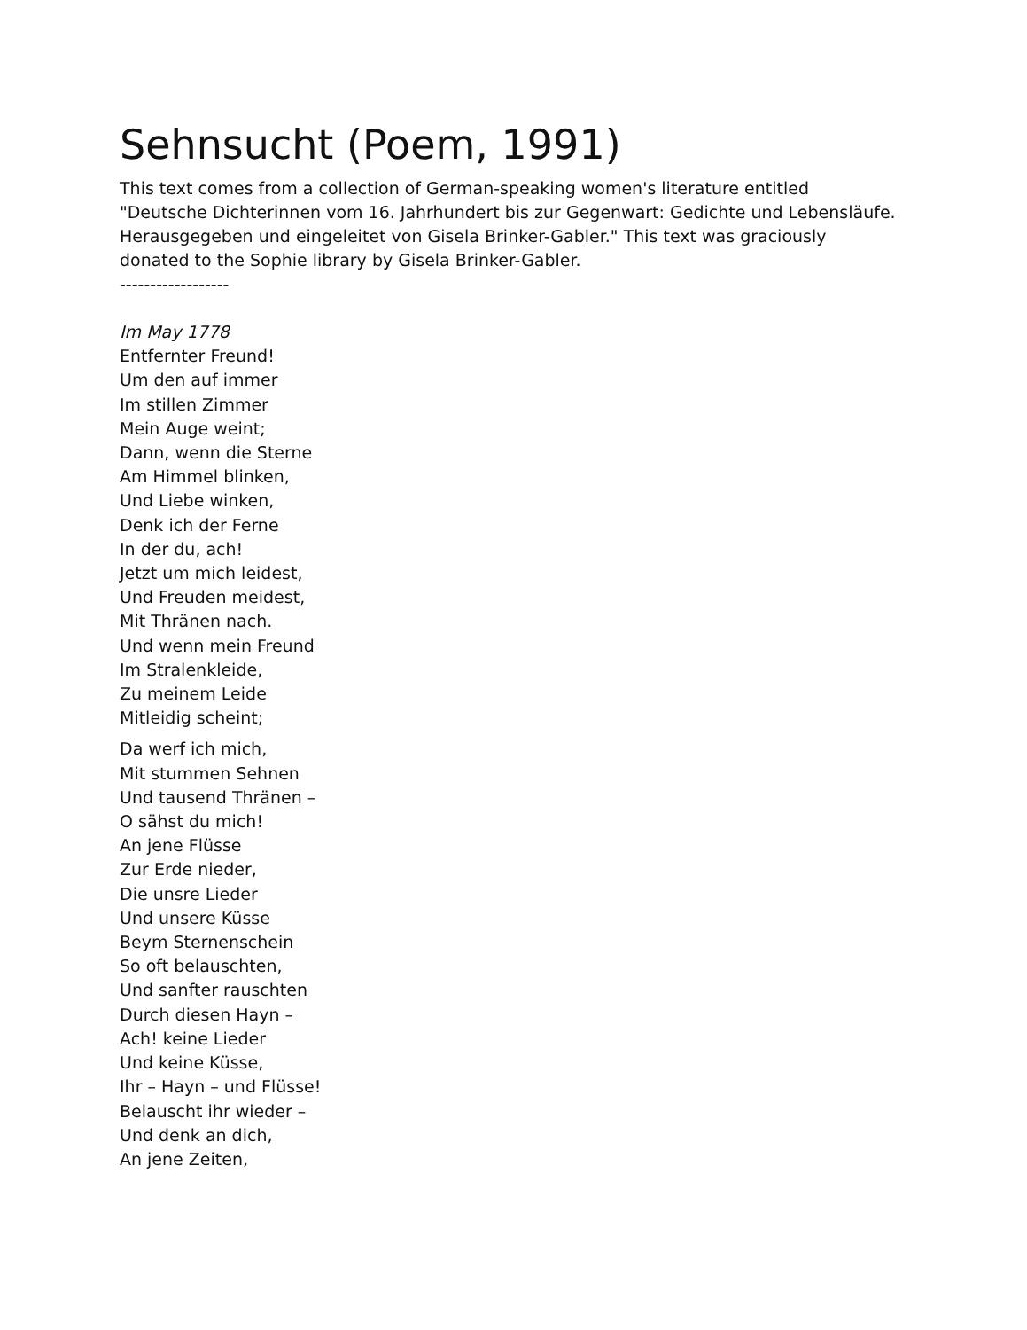Sehnsucht (Poem, 1991)
This text comes from a collection of German-speaking women's literature entitled "Deutsche Dichterinnen vom 16. Jahrhundert bis zur Gegenwart: Gedichte und Lebensläufe. Herausgegeben und eingeleitet von Gisela Brinker-Gabler." This text was graciously donated to the Sophie library by Gisela Brinker-Gabler.
------------------
Im May 1778
Entfernter Freund!
Um den auf immer
Im stillen Zimmer
Mein Auge weint;
Dann, wenn die Sterne
Am Himmel blinken,
Und Liebe winken,
Denk ich der Ferne
In der du, ach!
Jetzt um mich leidest,
Und Freuden meidest,
Mit Thränen nach.
Und wenn mein Freund
Im Stralenkleide,
Zu meinem Leide
Mitleidig scheint;
Da werf ich mich,
Mit stummen Sehnen
Und tausend Thränen –
O sähst du mich!
An jene Flüsse
Zur Erde nieder,
Die unsre Lieder
Und unsere Küsse
Beym Sternenschein
So oft belauschten,
Und sanfter rauschten
Durch diesen Hayn –
Ach! keine Lieder
Und keine Küsse,
Ihr – Hayn – und Flüsse!
Belauscht ihr wieder –
Und denk an dich,
An jene Zeiten,